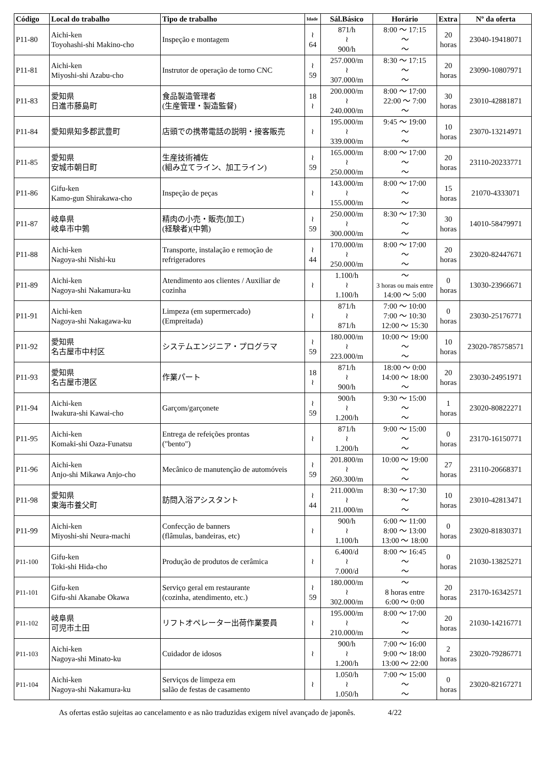| Código | Local do trabalho | Tipo de trabalho | Idade | Sál.Básico | Horário | Extra | Nº da oferta |
| --- | --- | --- | --- | --- | --- | --- | --- |
| P11-80 | Aichi-ken Toyohashi-shi Makino-cho | Inspeção e montagem | ≀ 64 | 871/h ≀ 900/h | 8:00 ～ 17:15 ～ ～ | 20 horas | 23040-19418071 |
| P11-81 | Aichi-ken Miyoshi-shi Azabu-cho | Instrutor de operação de torno CNC | ≀ 59 | 257.000/m ≀ 307.000/m | 8:30 ～ 17:15 ～ ～ | 20 horas | 23090-10807971 |
| P11-83 | 愛知県 日進市藤島町 | 食品製造管理者 (生産管理・製造監督) | 18 ≀ | 200.000/m ≀ 240.000/m | 8:00 ～ 17:00 22:00 ～ 7:00 ～ | 30 horas | 23010-42881871 |
| P11-84 | 愛知県知多郡武豊町 | 店頭での携帯電話の説明・接客販売 | ≀ | 195.000/m ≀ 339.000/m | 9:45 ～ 19:00 ～ ～ | 10 horas | 23070-13214971 |
| P11-85 | 愛知県 安城市朝日町 | 生産技術補佐 (組み立てライン、加工ライン) | ≀ 59 | 165.000/m ≀ 250.000/m | 8:00 ～ 17:00 ～ ～ | 20 horas | 23110-20233771 |
| P11-86 | Gifu-ken Kamo-gun Shirakawa-cho | Inspeção de peças | ≀ | 143.000/m ≀ 155.000/m | 8:00 ～ 17:00 ～ ～ | 15 horas | 21070-4333071 |
| P11-87 | 岐阜県 岐阜市中鶉 | 精肉の小売・販売(加工) (経験者)(中鶉) | ≀ 59 | 250.000/m ≀ 300.000/m | 8:30 ～ 17:30 ～ ～ | 30 horas | 14010-58479971 |
| P11-88 | Aichi-ken Nagoya-shi Nishi-ku | Transporte, instalação e remoção de refrigeradores | ≀ 44 | 170.000/m ≀ 250.000/m | 8:00 ～ 17:00 ～ ～ | 20 horas | 23020-82447671 |
| P11-89 | Aichi-ken Nagoya-shi Nakamura-ku | Atendimento aos clientes / Auxiliar de cozinha | ≀ | 1.100/h ≀ 1.100/h | ～ 3 horas ou mais entre 14:00 ～ 5:00 | 0 horas | 13030-23966671 |
| P11-91 | Aichi-ken Nagoya-shi Nakagawa-ku | Limpeza (em supermercado) (Empreitada) | ≀ | 871/h ≀ 871/h | 7:00 ～ 10:00 7:00 ～ 10:30 12:00 ～ 15:30 | 0 horas | 23030-25176771 |
| P11-92 | 愛知県 名古屋市中村区 | システムエンジニア・プログラマ | ≀ 59 | 180.000/m ≀ 223.000/m | 10:00 ～ 19:00 ～ ～ | 10 horas | 23020-785758571 |
| P11-93 | 愛知県 名古屋市港区 | 作業パート | 18 ≀ | 871/h ≀ 900/h | 18:00 ～ 0:00 14:00 ～ 18:00 ～ | 20 horas | 23030-24951971 |
| P11-94 | Aichi-ken Iwakura-shi Kawai-cho | Garçom/garçonete | ≀ 59 | 900/h ≀ 1.200/h | 9:30 ～ 15:00 ～ ～ | 1 horas | 23020-80822271 |
| P11-95 | Aichi-ken Komaki-shi Oaza-Funatsu | Entrega de refeições prontas ("bento") | ≀ | 871/h ≀ 1.200/h | 9:00 ～ 15:00 ～ ～ | 0 horas | 23170-16150771 |
| P11-96 | Aichi-ken Anjo-shi Mikawa Anjo-cho | Mecânico de manutenção de automóveis | ≀ 59 | 201.800/m ≀ 260.300/m | 10:00 ～ 19:00 ～ ～ | 27 horas | 23110-20668371 |
| P11-98 | 愛知県 東海市養父町 | 訪問入浴アシスタント | ≀ 44 | 211.000/m ≀ 211.000/m | 8:30 ～ 17:30 ～ ～ | 10 horas | 23010-42813471 |
| P11-99 | Aichi-ken Miyoshi-shi Neura-machi | Confecção de banners (flâmulas, bandeiras, etc) | ≀ | 900/h ≀ 1.100/h | 6:00 ～ 11:00 8:00 ～ 13:00 13:00 ～ 18:00 | 0 horas | 23020-81830371 |
| P11-100 | Gifu-ken Toki-shi Hida-cho | Produção de produtos de cerâmica | ≀ | 6.400/d ≀ 7.000/d | 8:00 ～ 16:45 ～ ～ | 0 horas | 21030-13825271 |
| P11-101 | Gifu-ken Gifu-shi Akanabe Okawa | Serviço geral em restaurante (cozinha, atendimento, etc.) | ≀ 59 | 180.000/m ≀ 302.000/m | ～ 8 horas entre 6:00 ～ 0:00 | 20 horas | 23170-16342571 |
| P11-102 | 岐阜県 可児市土田 | リフトオペレーター出荷作業要員 | ≀ | 195.000/m ≀ 210.000/m | 8:00 ～ 17:00 ～ ～ | 20 horas | 21030-14216771 |
| P11-103 | Aichi-ken Nagoya-shi Minato-ku | Cuidador de idosos | ≀ | 900/h ≀ 1.200/h | 7:00 ～ 16:00 9:00 ～ 18:00 13:00 ～ 22:00 | 2 horas | 23020-79286771 |
| P11-104 | Aichi-ken Nagoya-shi Nakamura-ku | Serviços de limpeza em salão de festas de casamento | ≀ | 1.050/h ≀ 1.050/h | 7:00 ～ 15:00 ～ ～ | 0 horas | 23020-82167271 |
As ofertas estão sujeitas ao cancelamento e as não traduzidas exigem nível avançado de japonês. 4/22